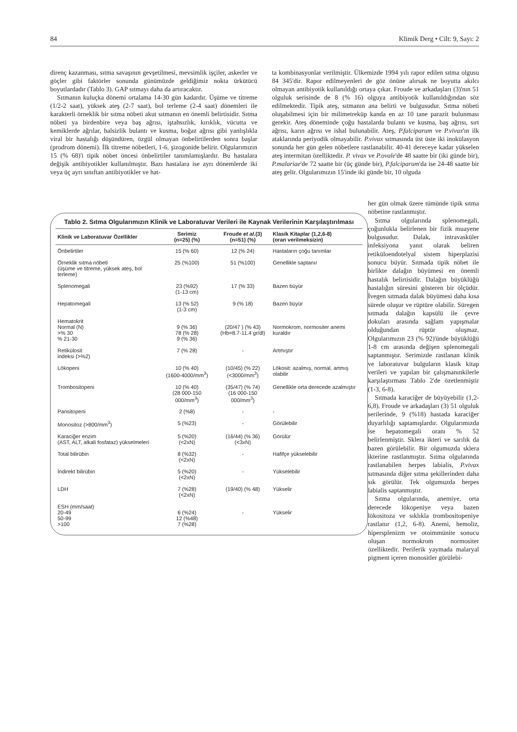84 Klimik Derg • Cilt: 9, Sayı: 2
direnç kazanması, sıtma savaşının gevşetilmesi, mevsimlik işçiler, askerler ve göçler gibi faktörler sonunda günümüzde geldiğimiz nokta ürkütücü boyutlardadır (Tablo 3). GAP sıtmayı daha da artıracaktır.
Sıtmanın kuluçka dönemi ortalama 14-30 gün kadardır. Üşüme ve titreme (1/2-2 saat), yüksek ateş (2-7 saat), bol terleme (2-4 saat) dönemleri ile karakterli örneklik bir sıtma nöbeti akut sıtmanın en önemli belirtisidir. Sıtma nöbeti ya birdenbire veya baş ağrısı, iştahsızlık, kırıklık, vücutta ve kemiklerde ağrılar, halsizlik bulantı ve kusma, boğaz ağrısı gibi yanlışlıkla viral bir hastalığı düşündüren, özgül olmayan önbelirtilerden sonra başlar (prodrom dönemi). İlk titreme nöbetleri, 1-6. şizogonide belirir. Olgularımızın 15 (% 68)'i tipik nöbet öncesi önbelirtiler tanımlamışlardır. Bu hastalara değişik antibiyotikler kullanılmıştır. Bazı hastalara ise ayrı dönemlerde iki veya üç ayrı sınıftan antibiyotikler ve hat-
ta kombinasyonlar verilmiştir. Ülkemizde 1994 yılı rapor edilen sıtma olgusu 84 345'dir. Rapor edilmeyenleri de göz önüne alırsak ne boyutta akılcı olmayan antibiyotik kullanıldığı ortaya çıkar. Froude ve arkadaşları (3)'nın 51 olguluk serisinde de 8 (% 16) olguya antibiyotik kullanıldığından söz edilmektedir. Tipik ateş, sıtmanın ana belirti ve bulgusudur. Sıtma nöbeti oluşabilmesi için bir milimetreküp kanda en az 10 tane parazit bulunması gerekir. Ateş döneminde çoğu hastalarda bulantı ve kusma, baş ağrısı, sırt ağrısı, karın ağrısı ve ishal bulunabilir. Ateş, P.falciparum ve P.vivax'ın ilk ataklarında periyodik olmayabilir. P.vivax sıtmasında üst üste iki inokülasyon sonunda her gün gelen nöbetlere rastlanabilir. 40-41 dereceye kadar yükselen ateş intermitan özelliktedir. P. vivax ve P.ovale'de 48 saatte bir (iki günde bir), P.malariae'de 72 saatte bir (üç günde bir), P.falciparum'da ise 24-48 saatte bir ateş gelir. Olgularımızın 15'inde iki günde bir, 10 olguda
her gün olmak üzere tümünde tipik sıtma nöbetine rastlanmıştır.
Sıtma olgularında splenomegali, çoğunlukla belirlenen bir fizik muayene bulgusudur. Dalak, intravasküler infeksiyona yanıt olarak beliren retiküloendotelyal sistem hiperplazisi sonucu büyür. Sıtmada tipik nöbet ile birlikte dalağın büyümesi en önemli hastalık belirtisidir. Dalağın büyüklüğü hastalığın süresini gösteren bir ölçüdür. İvegen sıtmada dalak büyümesi daha kısa sürede oluşur ve rüptüre olabilir. Süregen sıtmada dalağın kapsülü ile çevre dokuları arasında sağlam yapışmalar olduğundan rüptür oluşmaz. Olgularımızın 23 (% 92)'ünde büyüklüğü 1-8 cm arasında değişen splenomegali saptanmıştır. Serimizde rastlanan klinik ve laboratuvar bulguların klasik kitap verileri ve yapılan bir çalışmanınkilerle karşılaştırması Tablo 2'de özetlenmiştir (1-3, 6-8).
Sıtmada karaciğer de büyüyebilir (1,2-6,8). Froude ve arkadaşları (3) 51 olguluk serilerinde, 9 (%18) hastada karaciğer duyarlılığı saptamışlardır. Olgularımızda ise hepatomegali oranı % 52 belirlenmiştir. Sklera ikteri ve sarılık da bazen görülebilir. Bir olgumuzda sklera ikterine rastlanmıştır. Sıtma olgularında rastlanabilen herpes labialis, P.vivax sıtmasında diğer sıtma şekillerinden daha sık görülür. Tek olgumuzda herpes labialis saptanmıştır.
Sıtma olgularında, anemiye, orta derecede lökopeniye veya bazen lökositoza ve sıklıkla trombositopeniye rastlanır (1,2, 6-8). Anemi, hemoliz, hipersplenizm ve otoimmünite sonucu oluşan normokrom normositer özelliktedir. Periferik yaymada malaryal pigment içeren monositler görülebi-
Tablo 2. Sıtma Olgularımızın Klinik ve Laboratuvar Verileri ile Kaynak Verilerinin Karşılaştırılması
| Klinik ve Laboratuvar Özellikler | Serimiz (n=25) (%) | Froude et al. (3) (n=51) (%) | Klasik Kitaplar (1,2,6-8) (oran verilmeksizin) |
| --- | --- | --- | --- |
| Önbelirtiler | 15 (% 60) | 12 (% 24) | Hastaların çoğu tanımlar |
| Örneklik sıtma nöbeti (üşüme ve titreme, yüksek ateş, bol terleme) | 25 (%100) | 51 (%100) | Genellikle saptanır |
| Splenomegali | 23 (%92) (1-13 cm) | 17 (% 33) | Bazen büyür |
| Hepatomegali | 13 (% 52) (1-3 cm) | 9 (% 18) | Bazen büyür |
| Hematokrit Normal (N) >% 30 % 21-30 | 9 (% 36) 78 (% 28) 9 (% 36) | (20/47 ) (% 43) (Hb=8.7-11.4 gr/dl) | Normokrom, normositer anemi kuraldır |
| Retikülosit indeksi (>%2) | 7 (% 28) | - | Artmıştır |
| Lökopeni | 10 (% 40) (1600-4000/mm<sup>3</sup>) | (10/45) (% 22) (<3000/mm<sup>3</sup>) | Lökosit: azalmış, normal, artmış olabilir |
| Trombositopeni | 10 (% 40) (28 000-150 000/mm<sup>3</sup>) | (35/47) (% 74) (16 000-150 000/mm<sup>3</sup>) | Genellikle orta derecede azalmıştır |
| Pansitopeni | 2 (%8) | - | - |
| Monositoz (>800/mm<sup>3</sup>) | 5 (%23) | - | Görülebilir |
| Karaciğer enzim (AST, ALT, alkali fosfataz) yükselmeleri | 5 (%20) (<2xN) | (16/44) (% 36) (<3xN) | Görülür |
| Total bilirübin | 8 (%32) (<2xN) | - | Hafifçe yükselebilir |
| İndirekt bilirübin | 5 (%20) (<2xN) | - | Yükselebilir |
| LDH | 7 (%28) (<2xN) | (19/40) (% 48) | Yükselir |
| ESH (mm/saat) 20-49 50-99 >100 | 6 (%24) 12 (%48) 7 (%28) | - | Yükselir |